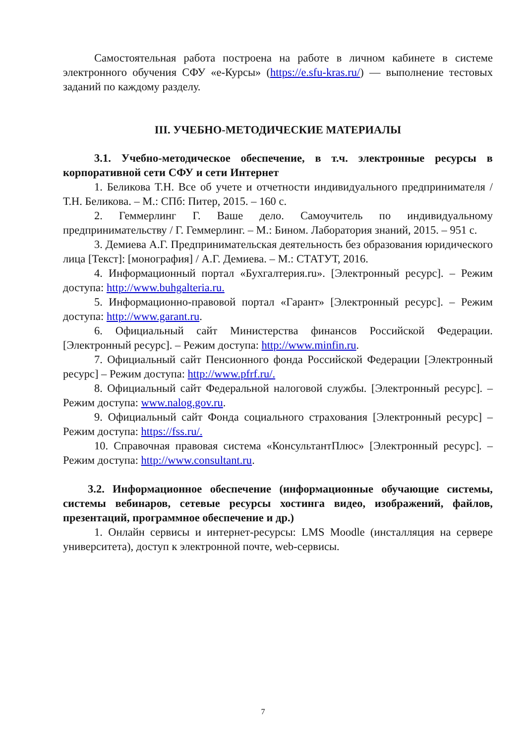Самостоятельная работа построена на работе в личном кабинете в системе электронного обучения СФУ «е-Курсы» (https://e.sfu-kras.ru/) — выполнение тестовых заданий по каждому разделу.
III. УЧЕБНО-МЕТОДИЧЕСКИЕ МАТЕРИАЛЫ
3.1. Учебно-методическое обеспечение, в т.ч. электронные ресурсы в корпоративной сети СФУ и сети Интернет
1. Беликова Т.Н. Все об учете и отчетности индивидуального предпринимателя / Т.Н. Беликова. – М.: СПб: Питер, 2015. – 160 с.
2. Геммерлинг Г. Ваше дело. Самоучитель по индивидуальному предпринимательству / Г. Геммерлинг. – М.: Бином. Лаборатория знаний, 2015. – 951 с.
3. Демиева А.Г. Предпринимательская деятельность без образования юридического лица [Текст]: [монография] / А.Г. Демиева. – М.: СТАТУТ, 2016.
4. Информационный портал «Бухгалтерия.ru». [Электронный ресурс]. – Режим доступа: http://www.buhgalteria.ru.
5. Информационно-правовой портал «Гарант» [Электронный ресурс]. – Режим доступа: http://www.garant.ru.
6. Официальный сайт Министерства финансов Российской Федерации. [Электронный ресурс]. – Режим доступа: http://www.minfin.ru.
7. Официальный сайт Пенсионного фонда Российской Федерации [Электронный ресурс] – Режим доступа: http://www.pfrf.ru/.
8. Официальный сайт Федеральной налоговой службы. [Электронный ресурс]. – Режим доступа: www.nalog.gov.ru.
9. Официальный сайт Фонда социального страхования [Электронный ресурс] – Режим доступа: https://fss.ru/.
10. Справочная правовая система «КонсультантПлюс» [Электронный ресурс]. – Режим доступа: http://www.consultant.ru.
3.2. Информационное обеспечение (информационные обучающие системы, системы вебинаров, сетевые ресурсы хостинга видео, изображений, файлов, презентаций, программное обеспечение и др.)
1. Онлайн сервисы и интернет-ресурсы: LMS Moodle (инсталляция на сервере университета), доступ к электронной почте, web-сервисы.
7